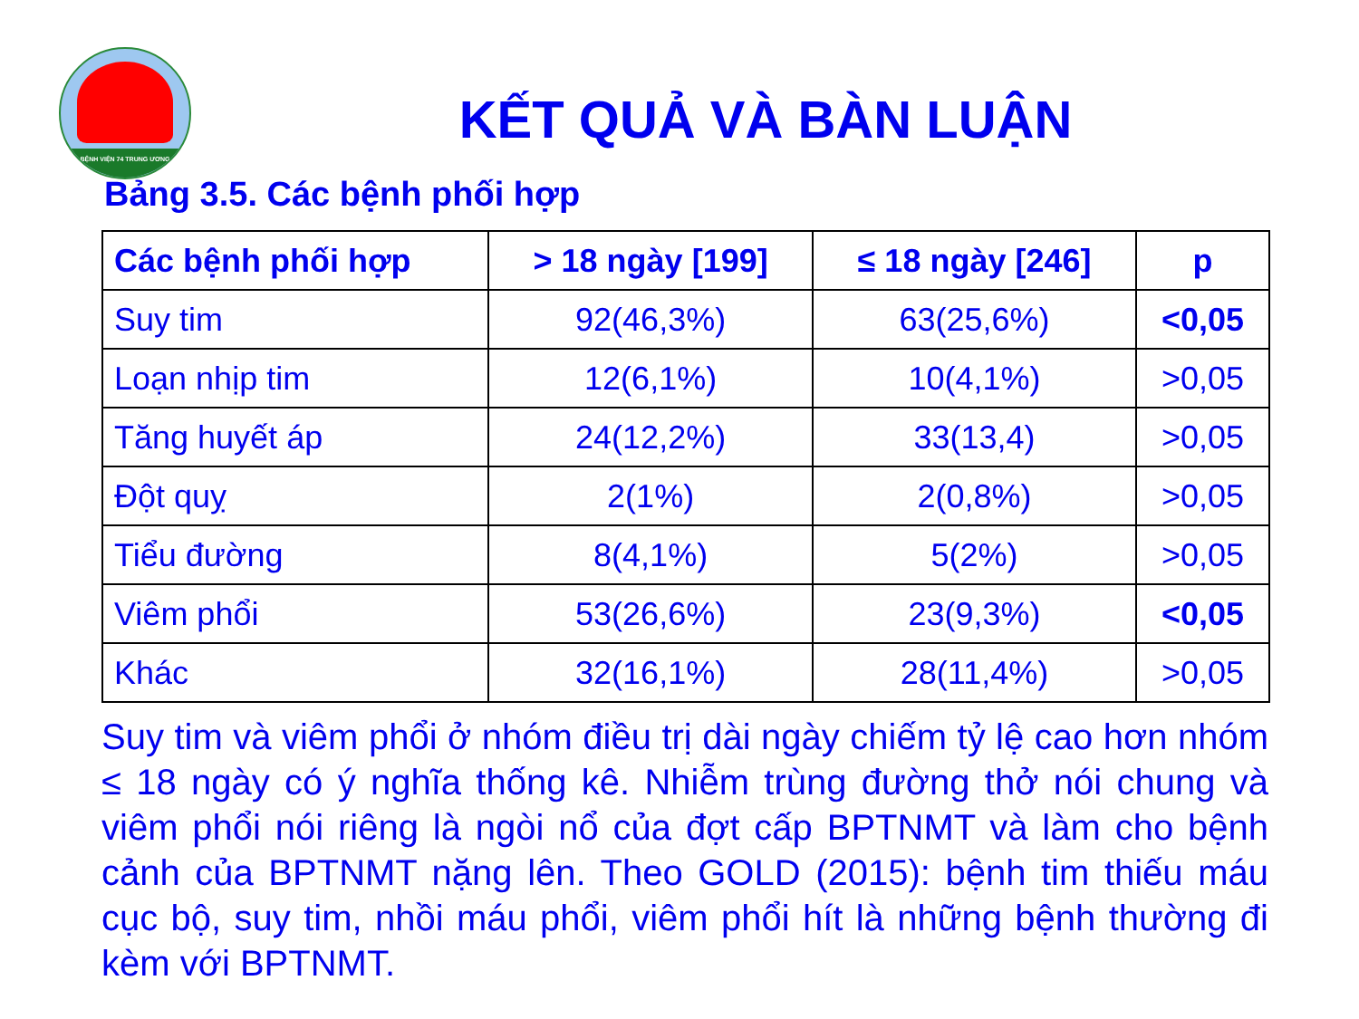BỆNH VIỆN 74 TRUNG ƯƠNG
KẾT QUẢ VÀ BÀN LUẬN
Bảng 3.5. Các bệnh phối hợp
| Các bệnh phối hợp | > 18 ngày [199] | ≤ 18 ngày [246] | p |
| --- | --- | --- | --- |
| Suy tim | 92(46,3%) | 63(25,6%) | <0,05 |
| Loạn nhịp tim | 12(6,1%) | 10(4,1%) | >0,05 |
| Tăng huyết áp | 24(12,2%) | 33(13,4) | >0,05 |
| Đột quỵ | 2(1%) | 2(0,8%) | >0,05 |
| Tiểu đường | 8(4,1%) | 5(2%) | >0,05 |
| Viêm phổi | 53(26,6%) | 23(9,3%) | <0,05 |
| Khác | 32(16,1%) | 28(11,4%) | >0,05 |
Suy tim và viêm phổi ở nhóm điều trị dài ngày chiếm tỷ lệ cao hơn nhóm ≤ 18 ngày có ý nghĩa thống kê. Nhiễm trùng đường thở nói chung và viêm phổi nói riêng là ngòi nổ của đợt cấp BPTNMT và làm cho bệnh cảnh của BPTNMT nặng lên. Theo GOLD (2015): bệnh tim thiếu máu cục bộ, suy tim, nhồi máu phổi, viêm phổi hít là những bệnh thường đi kèm với BPTNMT.